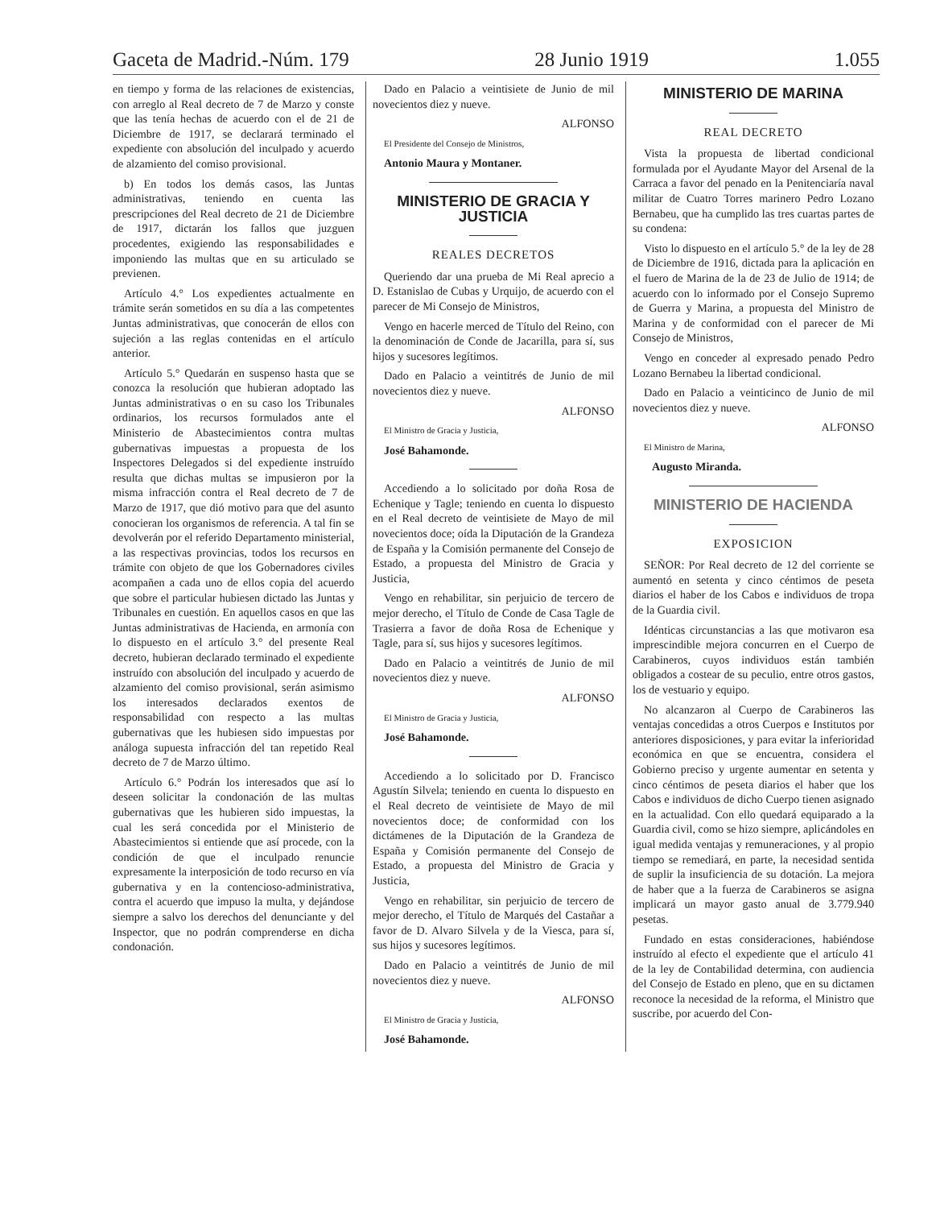Gaceta de Madrid.-Núm. 179 28 Junio 1919 1.055
en tiempo y forma de las relaciones de existencias, con arreglo al Real decreto de 7 de Marzo y conste que las tenía hechas de acuerdo con el de 21 de Diciembre de 1917, se declarará terminado el expediente con absolución del inculpado y acuerdo de alzamiento del comiso provisional.
b) En todos los demás casos, las Juntas administrativas, teniendo en cuenta las prescripciones del Real decreto de 21 de Diciembre de 1917, dictarán los fallos que juzguen procedentes, exigiendo las responsabilidades e imponiendo las multas que en su articulado se previenen.
Artículo 4.° Los expedientes actualmente en trámite serán sometidos en su día a las competentes Juntas administrativas, que conocerán de ellos con sujeción a las reglas contenidas en el artículo anterior.
Artículo 5.° Quedarán en suspenso hasta que se conozca la resolución que hubieran adoptado las Juntas administrativas o en su caso los Tribunales ordinarios, los recursos formulados ante el Ministerio de Abastecimientos contra multas gubernativas impuestas a propuesta de los Inspectores Delegados si del expediente instruído resulta que dichas multas se impusieron por la misma infracción contra el Real decreto de 7 de Marzo de 1917, que dió motivo para que del asunto conocieran los organismos de referencia. A tal fin se devolverán por el referido Departamento ministerial, a las respectivas provincias, todos los recursos en trámite con objeto de que los Gobernadores civiles acompañen a cada uno de ellos copia del acuerdo que sobre el particular hubiesen dictado las Juntas y Tribunales en cuestión. En aquellos casos en que las Juntas administrativas de Hacienda, en armonía con lo dispuesto en el artículo 3.° del presente Real decreto, hubieran declarado terminado el expediente instruído con absolución del inculpado y acuerdo de alzamiento del comiso provisional, serán asimismo los interesados declarados exentos de responsabilidad con respecto a las multas gubernativas que les hubiesen sido impuestas por análoga supuesta infracción del tan repetido Real decreto de 7 de Marzo último.
Artículo 6.° Podrán los interesados que así lo deseen solicitar la condonación de las multas gubernativas que les hubieren sido impuestas, la cual les será concedida por el Ministerio de Abastecimientos si entiende que así procede, con la condición de que el inculpado renuncie expresamente la interposición de todo recurso en vía gubernativa y en la contencioso-administrativa, contra el acuerdo que impuso la multa, y dejándose siempre a salvo los derechos del denunciante y del Inspector, que no podrán comprenderse en dicha condonación.
Dado en Palacio a veintisiete de Junio de mil novecientos diez y nueve.
ALFONSO
El Presidente del Consejo de Ministros,
Antonio Maura y Montaner.
MINISTERIO DE GRACIA Y JUSTICIA
REALES DECRETOS
Queriendo dar una prueba de Mi Real aprecio a D. Estanislao de Cubas y Urquijo, de acuerdo con el parecer de Mi Consejo de Ministros,
Vengo en hacerle merced de Título del Reino, con la denominación de Conde de Jacarilla, para sí, sus hijos y sucesores legítimos.
Dado en Palacio a veintitrés de Junio de mil novecientos diez y nueve.
ALFONSO
El Ministro de Gracia y Justicia,
José Bahamonde.
Accediendo a lo solicitado por doña Rosa de Echenique y Tagle; teniendo en cuenta lo dispuesto en el Real decreto de veintisiete de Mayo de mil novecientos doce; oída la Diputación de la Grandeza de España y la Comisión permanente del Consejo de Estado, a propuesta del Ministro de Gracia y Justicia,
Vengo en rehabilitar, sin perjuicio de tercero de mejor derecho, el Título de Conde de Casa Tagle de Trasierra a favor de doña Rosa de Echenique y Tagle, para sí, sus hijos y sucesores legítimos.
Dado en Palacio a veintitrés de Junio de mil novecientos diez y nueve.
ALFONSO
El Ministro de Gracia y Justicia,
José Bahamonde.
Accediendo a lo solicitado por D. Francisco Agustín Silvela; teniendo en cuenta lo dispuesto en el Real decreto de veintisiete de Mayo de mil novecientos doce; de conformidad con los dictámenes de la Diputación de la Grandeza de España y Comisión permanente del Consejo de Estado, a propuesta del Ministro de Gracia y Justicia,
Vengo en rehabilitar, sin perjuicio de tercero de mejor derecho, el Título de Marqués del Castañar a favor de D. Alvaro Silvela y de la Viesca, para sí, sus hijos y sucesores legítimos.
Dado en Palacio a veintitrés de Junio de mil novecientos diez y nueve.
ALFONSO
El Ministro de Gracia y Justicia,
José Bahamonde.
MINISTERIO DE MARINA
REAL DECRETO
Vista la propuesta de libertad condicional formulada por el Ayudante Mayor del Arsenal de la Carraca a favor del penado en la Penitenciaría naval militar de Cuatro Torres marinero Pedro Lozano Bernabeu, que ha cumplido las tres cuartas partes de su condena:
Visto lo dispuesto en el artículo 5.° de la ley de 28 de Diciembre de 1916, dictada para la aplicación en el fuero de Marina de la de 23 de Julio de 1914; de acuerdo con lo informado por el Consejo Supremo de Guerra y Marina, a propuesta del Ministro de Marina y de conformidad con el parecer de Mi Consejo de Ministros,
Vengo en conceder al expresado penado Pedro Lozano Bernabeu la libertad condicional.
Dado en Palacio a veinticinco de Junio de mil novecientos diez y nueve.
ALFONSO
El Ministro de Marina,
Augusto Miranda.
MINISTERIO DE HACIENDA
EXPOSICION
SEÑOR: Por Real decreto de 12 del corriente se aumentó en setenta y cinco céntimos de peseta diarios el haber de los Cabos e individuos de tropa de la Guardia civil.
Idénticas circunstancias a las que motivaron esa imprescindible mejora concurren en el Cuerpo de Carabineros, cuyos individuos están también obligados a costear de su peculio, entre otros gastos, los de vestuario y equipo.
No alcanzaron al Cuerpo de Carabineros las ventajas concedidas a otros Cuerpos e Institutos por anteriores disposiciones, y para evitar la inferioridad económica en que se encuentra, considera el Gobierno preciso y urgente aumentar en setenta y cinco céntimos de peseta diarios el haber que los Cabos e individuos de dicho Cuerpo tienen asignado en la actualidad. Con ello quedará equiparado a la Guardia civil, como se hizo siempre, aplicándoles en igual medida ventajas y remuneraciones, y al propio tiempo se remediará, en parte, la necesidad sentida de suplir la insuficiencia de su dotación. La mejora de haber que a la fuerza de Carabineros se asigna implicará un mayor gasto anual de 3.779.940 pesetas.
Fundado en estas consideraciones, habiéndose instruído al efecto el expediente que el artículo 41 de la ley de Contabilidad determina, con audiencia del Consejo de Estado en pleno, que en su dictamen reconoce la necesidad de la reforma, el Ministro que suscribe, por acuerdo del Con-